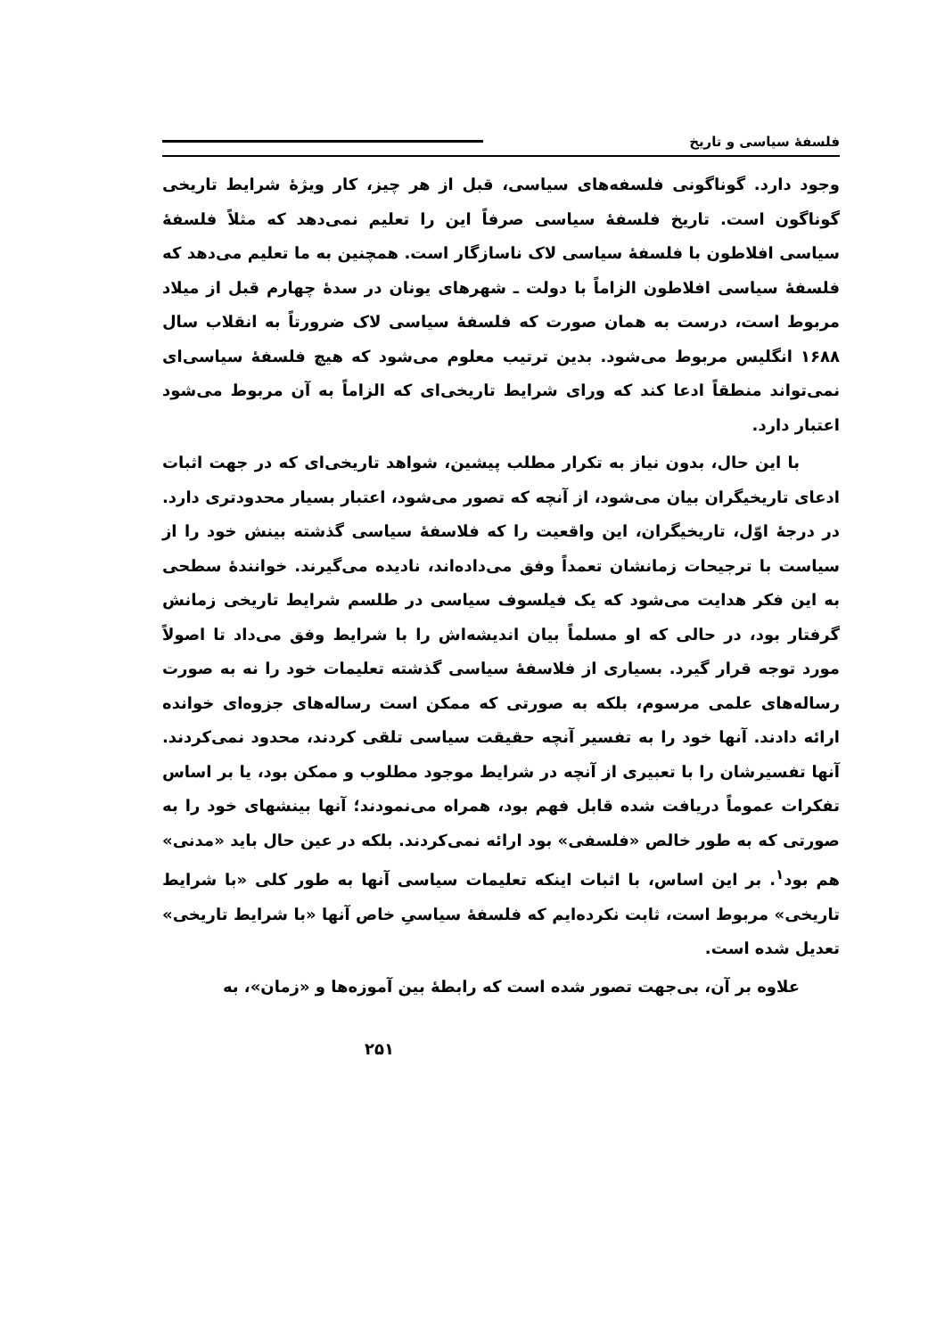فلسفهٔ سیاسی و تاریخ
وجود دارد. گوناگونی فلسفه‌های سیاسی، قبل از هر چیز، کار ویژهٔ شرایط تاریخی گوناگون است. تاریخ فلسفهٔ سیاسی صرفاً این را تعلیم نمی‌دهد که مثلاً فلسفهٔ سیاسی افلاطون با فلسفهٔ سیاسی لاک ناسازگار است. همچنین به ما تعلیم می‌دهد که فلسفهٔ سیاسی افلاطون الزاماً با دولت ـ شهرهای یونان در سدهٔ چهارم قبل از میلاد مربوط است، درست به همان صورت که فلسفهٔ سیاسی لاک ضرورتاً به انقلاب سال ۱۶۸۸ انگلیس مربوط می‌شود. بدین ترتیب معلوم می‌شود که هیچ فلسفهٔ سیاسی‌ای نمی‌تواند منطقاً ادعا کند که ورای شرایط تاریخی‌ای که الزاماً به آن مربوط می‌شود اعتبار دارد.
با این حال، بدون نیاز به تکرار مطلب پیشین، شواهد تاریخی‌ای که در جهت اثبات ادعای تاریخیگران بیان می‌شود، از آنچه که تصور می‌شود، اعتبار بسیار محدودتری دارد. در درجهٔ اوّل، تاریخیگران، این واقعیت را که فلاسفهٔ سیاسی گذشته بینش خود را از سیاست با ترجیحات زمانشان تعمداً وفق می‌داده‌اند، نادیده می‌گیرند. خوانندهٔ سطحی به این فکر هدایت می‌شود که یک فیلسوف سیاسی در طلسم شرایط تاریخی زمانش گرفتار بود، در حالی که او مسلماً بیان اندیشه‌اش را با شرایط وفق می‌داد تا اصولاً مورد توجه قرار گیرد. بسیاری از فلاسفهٔ سیاسی گذشته تعلیمات خود را نه به صورت رساله‌های علمی مرسوم، بلکه به صورتی که ممکن است رساله‌های جزوه‌ای خوانده ارائه دادند. آنها خود را به تفسیر آنچه حقیقت سیاسی تلقی کردند، محدود نمی‌کردند. آنها تفسیرشان را با تعبیری از آنچه در شرایط موجود مطلوب و ممکن بود، یا بر اساس تفکرات عموماً دریافت شده قابل فهم بود، همراه می‌نمودند؛ آنها بینشهای خود را به صورتی که به طور خالص «فلسفی» بود ارائه نمی‌کردند. بلکه در عین حال باید «مدنی» هم بود<sup>۱</sup>. بر این اساس، با اثبات اینکه تعلیمات سیاسی آنها به طور کلی «با شرایط تاریخی» مربوط است، ثابت نکرده‌ایم که فلسفهٔ سیاسیِ خاص آنها «با شرایط تاریخی» تعدیل شده است.
علاوه بر آن، بی‌جهت تصور شده است که رابطهٔ بین آموزه‌ها و «زمان»، به
۲۵۱